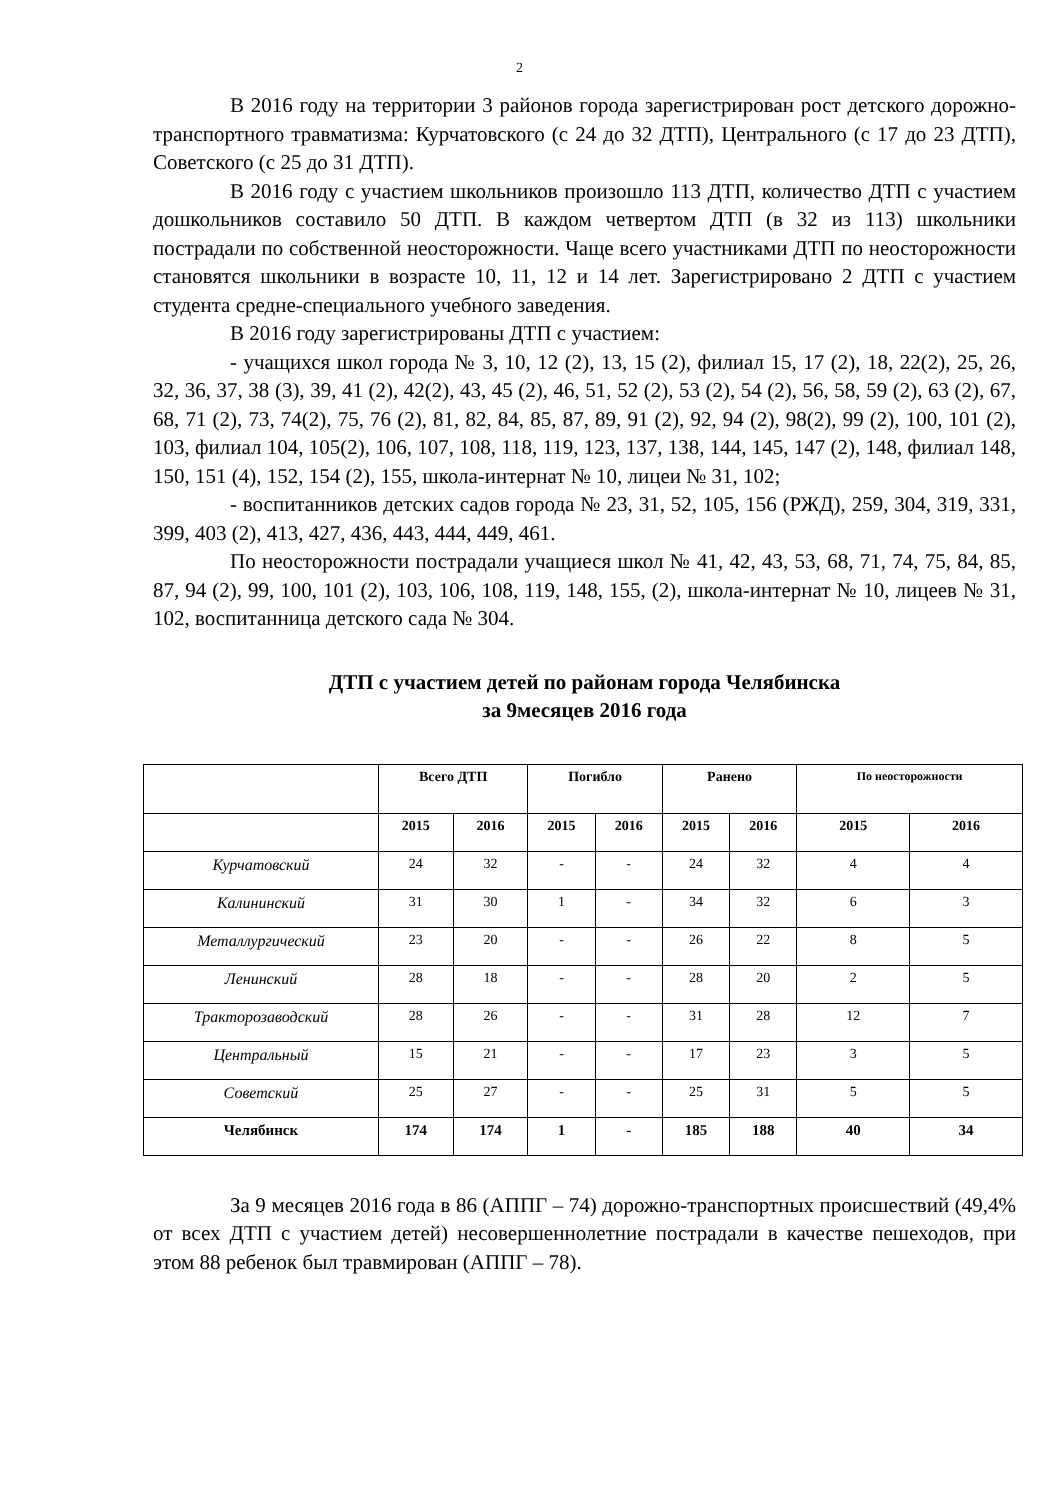2
В 2016 году на территории 3 районов города зарегистрирован рост детского дорожно-транспортного травматизма: Курчатовского (с 24 до 32 ДТП), Центрального (с 17 до 23 ДТП), Советского (с 25 до 31 ДТП).
В 2016 году с участием школьников произошло 113 ДТП, количество ДТП с участием дошкольников составило 50 ДТП. В каждом четвертом ДТП (в 32 из 113) школьники пострадали по собственной неосторожности. Чаще всего участниками ДТП по неосторожности становятся школьники в возрасте 10, 11, 12 и 14 лет. Зарегистрировано 2 ДТП с участием студента средне-специального учебного заведения.
В 2016 году зарегистрированы ДТП с участием:
- учащихся школ города № 3, 10, 12 (2), 13, 15 (2), филиал 15, 17 (2), 18, 22(2), 25, 26, 32, 36, 37, 38 (3), 39, 41 (2), 42(2), 43, 45 (2), 46, 51, 52 (2), 53 (2), 54 (2), 56, 58, 59 (2), 63 (2), 67, 68, 71 (2), 73, 74(2), 75, 76 (2), 81, 82, 84, 85, 87, 89, 91 (2), 92, 94 (2), 98(2), 99 (2), 100, 101 (2), 103, филиал 104, 105(2), 106, 107, 108, 118, 119, 123, 137, 138, 144, 145, 147 (2), 148, филиал 148, 150, 151 (4), 152, 154 (2), 155, школа-интернат № 10, лицеи № 31, 102;
- воспитанников детских садов города № 23, 31, 52, 105, 156 (РЖД), 259, 304, 319, 331, 399, 403 (2), 413, 427, 436, 443, 444, 449, 461.
По неосторожности пострадали учащиеся школ № 41, 42, 43, 53, 68, 71, 74, 75, 84, 85, 87, 94 (2), 99, 100, 101 (2), 103, 106, 108, 119, 148, 155, (2), школа-интернат № 10, лицеев № 31, 102, воспитанница детского сада № 304.
ДТП с участием детей по районам города Челябинска
за 9месяцев 2016 года
| | Всего ДТП | | Погибло | | Ранено | | По неосторожности | |
| --- | --- | --- | --- | --- | --- | --- | --- | --- |
| | 2015 | 2016 | 2015 | 2016 | 2015 | 2016 | 2015 | 2016 |
| Курчатовский | 24 | 32 | - | - | 24 | 32 | 4 | 4 |
| Калининский | 31 | 30 | 1 | - | 34 | 32 | 6 | 3 |
| Металлургический | 23 | 20 | - | - | 26 | 22 | 8 | 5 |
| Ленинский | 28 | 18 | - | - | 28 | 20 | 2 | 5 |
| Тракторозаводский | 28 | 26 | - | - | 31 | 28 | 12 | 7 |
| Центральный | 15 | 21 | - | - | 17 | 23 | 3 | 5 |
| Советский | 25 | 27 | - | - | 25 | 31 | 5 | 5 |
| Челябинск | 174 | 174 | 1 | - | 185 | 188 | 40 | 34 |
За 9 месяцев 2016 года в 86 (АППГ – 74) дорожно-транспортных происшествий (49,4% от всех ДТП с участием детей) несовершеннолетние пострадали в качестве пешеходов, при этом 88 ребенок был травмирован (АППГ – 78).